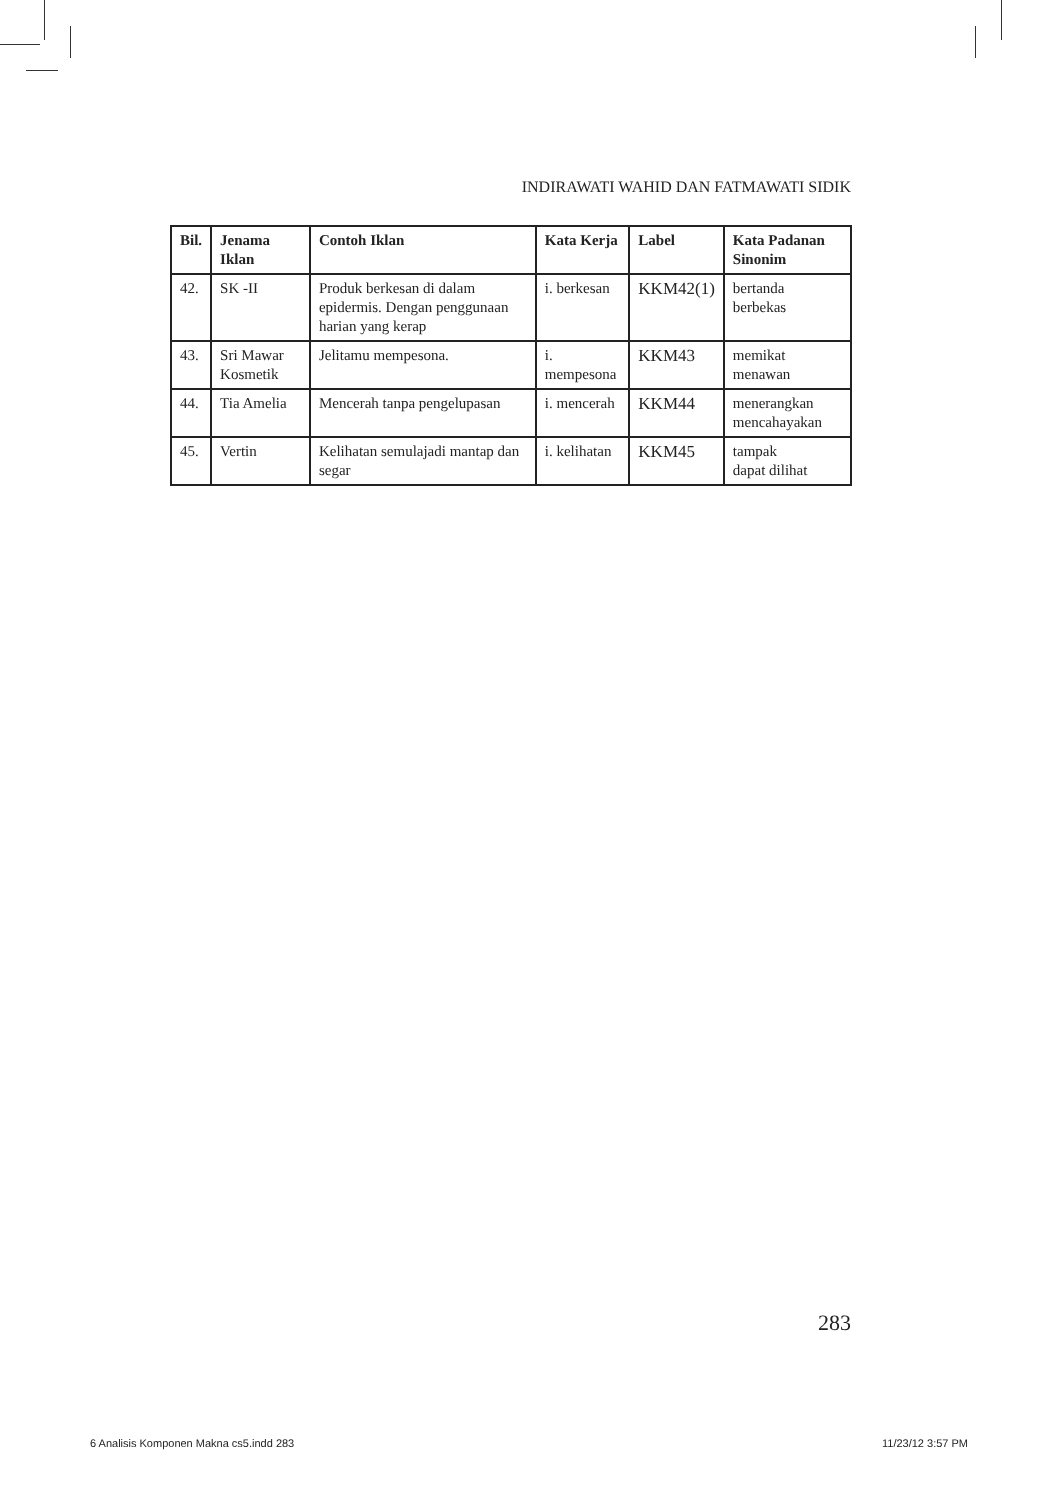INDIRAWATI WAHID DAN FATMAWATI SIDIK
| Bil. | Jenama Iklan | Contoh Iklan | Kata Kerja | Label | Kata Padanan Sinonim |
| --- | --- | --- | --- | --- | --- |
| 42. | SK -II | Produk berkesan di dalam epidermis. Dengan penggunaan harian yang kerap | i. berkesan | KKM42(1) | bertanda berbekas |
| 43. | Sri Mawar Kosmetik | Jelitamu mempesona. | i. mempesona | KKM43 | memikat menawan |
| 44. | Tia Amelia | Mencerah tanpa pengelupasan | i. mencerah | KKM44 | menerangkan mencahayakan |
| 45. | Vertin | Kelihatan semulajadi mantap dan segar | i. kelihatan | KKM45 | tampak dapat dilihat |
283
6 Analisis Komponen Makna cs5.indd 283
11/23/12 3:57 PM